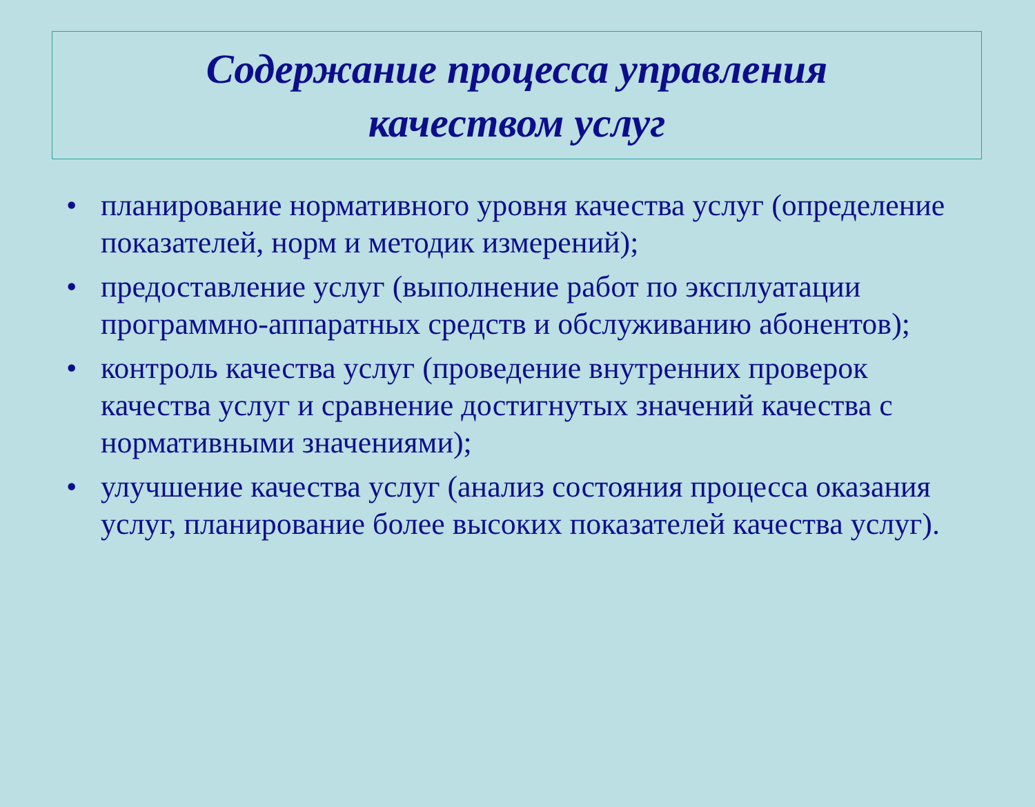Содержание процесса управления
качеством услуг
• планирование нормативного уровня качества услуг (определение показателей, норм и методик измерений);
• предоставление услуг (выполнение работ по эксплуатации программно-аппаратных средств и обслуживанию абонентов);
• контроль качества услуг (проведение внутренних проверок качества услуг и сравнение достигнутых значений качества с нормативными значениями);
• улучшение качества услуг (анализ состояния процесса оказания услуг, планирование более высоких показателей качества услуг).